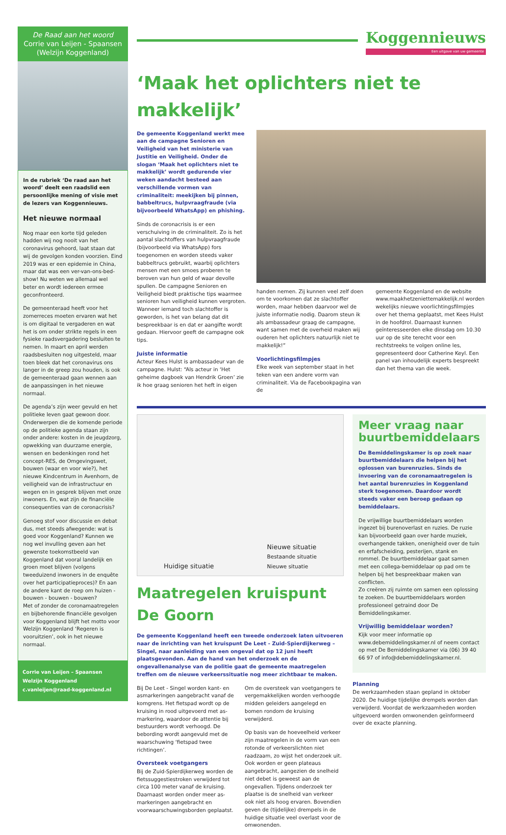De Raad aan het woord
Corrie van Leijen - Spaansen
(Welzijn Koggenland)
In de rubriek ‘De raad aan het woord’ deelt een raadslid een persoonlijke mening of visie met de lezers van Koggennieuws.
Het nieuwe normaal
Nog maar een korte tijd geleden hadden wij nog nooit van het coronavirus gehoord, laat staan dat wij de gevolgen konden voorzien. Eind 2019 was er een epidemie in China, maar dat was een ver-van-ons-bed-show! Nu weten we allemaal wel beter en wordt iedereen ermee geconfronteerd.
De gemeenteraad heeft voor het zomerreces moeten ervaren wat het is om digitaal te vergaderen en wat het is om onder strikte regels in een fysieke raadsvergadering besluiten te nemen. In maart en april werden raadsbesluiten nog uitgesteld, maar toen bleek dat het coronavirus ons langer in de greep zou houden, is ook de gemeenteraad gaan wennen aan de aanpassingen in het nieuwe normaal.
De agenda’s zijn weer gevuld en het politieke leven gaat gewoon door. Onderwerpen die de komende periode op de politieke agenda staan zijn onder andere: kosten in de jeugdzorg, opwekking van duurzame energie, wensen en bedenkingen rond het concept-RES, de Omgevingswet, bouwen (waar en voor wie?), het nieuwe Kindcentrum in Avenhorn, de veiligheid van de infrastructuur en wegen en in gesprek blijven met onze inwoners. En, wat zijn de financiële consequenties van de coronacrisis?
Genoeg stof voor discussie en debat dus, met steeds afwegende: wat is goed voor Koggenland? Kunnen we nog wel invulling geven aan het gewenste toekomstbeeld van Koggenland dat vooral landelijk en groen moet blijven (volgens tweeduizend inwoners in de enquête over het participatieproces)? En aan de andere kant de roep om huizen - bouwen - bouwen - bouwen?
Met of zonder de coronamaatregelen en bijbehorende financiële gevolgen voor Koggenland blijft het motto voor Welzijn Koggenland ‘Regeren is vooruitzien’, ook in het nieuwe normaal.
Corrie van Leijen – Spaansen
Welzijn Koggenland
c.vanleijen@raad-koggenland.nl
Koggennieuws
Een uitgave van uw gemeente
‘Maak het oplichters niet te makkelijk’
De gemeente Koggenland werkt mee aan de campagne Senioren en Veiligheid van het ministerie van Justitie en Veiligheid. Onder de slogan ‘Maak het oplichters niet te makkelijk’ wordt gedurende vier weken aandacht besteed aan verschillende vormen van criminaliteit: meekijken bij pinnen, babbeltrucs, hulpvraagfraude (via bijvoorbeeld WhatsApp) en phishing.
Sinds de coronacrisis is er een verschuiving in de criminaliteit. Zo is het aantal slachtoffers van hulpvraagfraude (bijvoorbeeld via WhatsApp) fors toegenomen en worden steeds vaker babbeltrucs gebruikt, waarbij oplichters mensen met een smoes proberen te beroven van hun geld of waar devolle spullen. De campagne Senioren en Veiligheid biedt praktische tips waarmee senioren hun veiligheid kunnen vergroten. Wanneer iemand toch slachtoffer is geworden, is het van belang dat dit bespreekbaar is en dat er aangifte wordt gedaan. Hiervoor geeft de campagne ook tips.
Juiste informatie
Acteur Kees Hulst is ambassadeur van de campagne. Hulst: “Als acteur in ‘Het geheime dagboek van Hendrik Groen’ zie ik hoe graag senioren het heft in eigen
handen nemen. Zij kunnen veel zelf doen om te voorkomen dat ze slachtoffer worden, maar hebben daarvoor wel de juiste informatie nodig. Daarom steun ik als ambassadeur graag de campagne, want samen met de overheid maken wij ouderen het oplichters natuurlijk niet te makkelijk!”
Voorlichtingsfilmpjes
Elke week van september staat in het teken van een andere vorm van criminaliteit. Via de Facebookpagina van de
gemeente Koggenland en de website www.maakhetzeniettemakkelijk.nl worden wekelijks nieuwe voorlichtingsfilmpjes over het thema geplaatst, met Kees Hulst in de hoofdrol. Daarnaast kunnen geïnteresseerden elke dinsdag om 10.30 uur op de site terecht voor een rechtstreeks te volgen online les, gepresenteerd door Catherine Keyl. Een panel van inhoudelijk experts bespreekt dan het thema van die week.
Huidige situatie Nieuwe situatie
Bestaande situatie
Nieuwe situatie
Maatregelen kruispunt De Goorn
De gemeente Koggenland heeft een tweede onderzoek laten uitvoeren naar de inrichting van het kruispunt De Leet - Zuid-Spierdijkerweg – Singel, naar aanleiding van een ongeval dat op 12 juni heeft plaatsgevonden. Aan de hand van het onderzoek en de ongevallenanalyse van de politie gaat de gemeente maatregelen treffen om de nieuwe verkeerssituatie nog meer zichtbaar te maken.
Bij De Leet - Singel worden kant- en asmarkeringen aangebracht vanaf de komgrens. Het fietspad wordt op de kruising in rood uitgevoerd met as-markering, waardoor de attentie bij bestuurders wordt verhoogd. De bebording wordt aangevuld met de waarschuwing ‘fietspad twee richtingen’.
Oversteek voetgangers
Bij de Zuid-Spierdijkerweg worden de fietssuggestiestroken verwijderd tot circa 100 meter vanaf de kruising. Daarnaast worden onder meer as-markeringen aangebracht en voorwaarschuwingsborden geplaatst.
Om de oversteek van voetgangers te vergemakkelijken worden verhoogde midden geleiders aangelegd en bomen rondom de kruising verwijderd.
Op basis van de hoeveelheid verkeer zijn maatregelen in de vorm van een rotonde of verkeerslichten niet raadzaam, zo wijst het onderzoek uit. Ook worden er geen plateaus aangebracht, aangezien de snelheid niet debet is geweest aan de ongevallen. Tijdens onderzoek ter plaatse is de snelheid van verkeer ook niet als hoog ervaren. Bovendien geven de (tijdelijke) drempels in de huidige situatie veel overlast voor de omwonenden.
Meer vraag naar buurtbemiddelaars
De Bemiddelingskamer is op zoek naar buurtbemiddelaars die helpen bij het oplossen van burenruzies. Sinds de invoering van de coronamaatregelen is het aantal burenruzies in Koggenland sterk toegenomen. Daardoor wordt steeds vaker een beroep gedaan op bemiddelaars.
De vrijwillige buurtbemiddelaars worden ingezet bij burenoverlast en ruzies. De ruzie kan bijvoorbeeld gaan over harde muziek, overhangende takken, onenigheid over de tuin en erfafscheiding, pesterijen, stank en rommel. De buurtbemiddelaar gaat samen met een collega-bemiddelaar op pad om te helpen bij het bespreekbaar maken van conflicten.
Zo creëren zij ruimte om samen een oplossing te zoeken. De buurtbemiddelaars worden professioneel getraind door De Bemiddelingskamer.
Vrijwillig bemiddelaar worden?
Kijk voor meer informatie op www.debemiddelingskamer.nl of neem contact op met De Bemiddelingskamer via (06) 39 40 66 97 of info@debemiddelingskamer.nl.
Planning
De werkzaamheden staan gepland in oktober 2020. De huidige tijdelijke drempels worden dan verwijderd. Voordat de werkzaamheden worden uitgevoerd worden omwonenden geïnformeerd over de exacte planning.